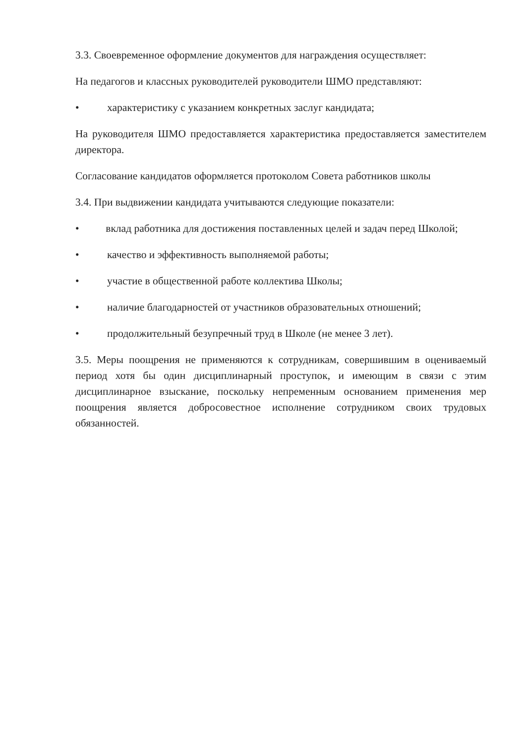3.3. Своевременное оформление документов для награждения осуществляет:
На педагогов и классных руководителей руководители ШМО представляют:
• характеристику с указанием конкретных заслуг кандидата;
На руководителя ШМО предоставляется характеристика предоставляется заместителем директора.
Согласование кандидатов оформляется протоколом Совета работников школы
3.4. При выдвижении кандидата учитываются следующие показатели:
• вклад работника для достижения поставленных целей и задач перед Школой;
• качество и эффективность выполняемой работы;
• участие в общественной работе коллектива Школы;
• наличие благодарностей от участников образовательных отношений;
• продолжительный безупречный труд в Школе (не менее 3 лет).
3.5. Меры поощрения не применяются к сотрудникам, совершившим в оцениваемый период хотя бы один дисциплинарный проступок, и имеющим в связи с этим дисциплинарное взыскание, поскольку непременным основанием применения мер поощрения является добросовестное исполнение сотрудником своих трудовых обязанностей.